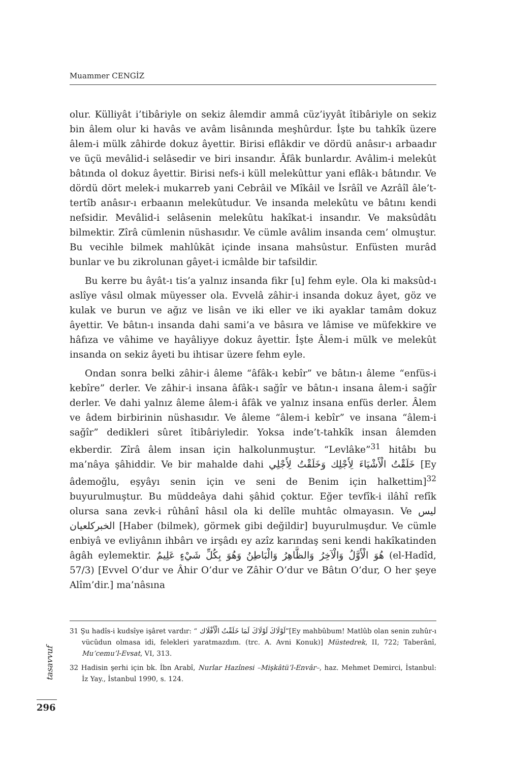Muammer CENGİZ
olur. Külliyât i’tibâriyle on sekiz âlemdir ammâ cüz’iyyât îtibâriyle on sekiz bin âlem olur ki havâs ve avâm lisânında meşhûrdur. İşte bu tahkîk üzere âlem-i mülk zâhirde dokuz âyettir. Birisi eflâkdir ve dördü anâsır-ı arbaadır ve üçü mevâlid-i selâsedir ve biri insandır. Âfâk bunlardır. Avâlim-i melekût bâtında ol dokuz âyettir. Birisi nefs-i küll melekûttur yani eflâk-ı bâtındır. Ve dördü dört melek-i mukarreb yani Cebrâil ve Mîkâil ve İsrâîl ve Azrâîl âle’t-tertîb anâsır-ı erbaanın melekûtudur. Ve insanda melekûtu ve bâtını kendi nefsidir. Mevâlid-i selâsenin melekûtu hakîkat-i insandır. Ve maksûdâtı bilmektir. Zîrâ cümlenin nüshasıdır. Ve cümle avâlim insanda cem’ olmuştur. Bu vecihle bilmek mahlûkāt içinde insana mahsûstur. Enfüsten murâd bunlar ve bu zikrolunan gâyet-i icmâlde bir tafsildir.
Bu kerre bu âyât-ı tis’a yalnız insanda fikr [u] fehm eyle. Ola ki maksûd-ı aslîye vâsıl olmak müyesser ola. Evvelâ zâhir-i insanda dokuz âyet, göz ve kulak ve burun ve ağız ve lisân ve iki eller ve iki ayaklar tamâm dokuz âyettir. Ve bâtın-ı insanda dahi sami’a ve bâsıra ve lâmise ve müfekkire ve hâfıza ve vâhime ve hayâliyye dokuz âyettir. İşte Âlem-i mülk ve melekût insanda on sekiz âyeti bu ihtisar üzere fehm eyle.
Ondan sonra belki zâhir-i âleme “âfâk-ı kebîr” ve bâtın-ı âleme “enfüs-i kebîre” derler. Ve zâhir-i insana âfâk-ı sağîr ve bâtın-ı insana âlem-i sağîr derler. Ve dahi yalnız âleme âlem-i âfâk ve yalnız insana enfüs derler. Âlem ve âdem birbirinin nüshasıdır. Ve âleme “âlem-i kebîr” ve insana “âlem-i sağîr” dedikleri sûret îtibâriyledir. Yoksa inde’t-tahkîk insan âlemden ekberdir. Zîrâ âlem insan için halkolunmuştur. “Levlâke”<sup>31</sup> hitâbı bu ma’nâya şâhiddir. Ve bir mahalde dahi خَلَقْتُ الْأَشْيَاءَ لِأَجْلِك وَخَلَقْتُ لِأَجْلِي [Ey âdemoğlu, eşyâyı senin için ve seni de Benim için halkettim]<sup>32</sup> buyurulmuştur. Bu müddeâya dahi şâhid çoktur. Eğer tevfîk-i ilâhî refîk olursa sana zevk-i rûhânî hâsıl ola ki delîle muhtâc olmayasın. Ve ليس الخبركلعيان [Haber (bilmek), görmek gibi değildir] buyurulmuşdur. Ve cümle enbiyâ ve evliyânın ihbârı ve irşâdı ey azîz karındaş seni kendi hakîkatinden âgâh eylemektir. هُوَ الْأَوَّلُ وَالْآخِرُ وَالظَّاهِرُ وَالْبَاطِنُ وَهُوَ بِكُلِّ شَيْءٍ عَلِيمٌ (el-Hadîd, 57/3) [Evvel O’dur ve Âhir O’dur ve Zâhir O’dur ve Bâtın O’dur, O her şeye Alîm’dir.] ma’nâsına
31 Şu hadîs-i kudsîye işâret vardır: “ لَوْلَاكَ لَوْلَاكَ لَمَا خَلَقْتُ الْأَفْلَاك”[Ey mahbûbum! Matlûb olan senin zuhûr-ı vücûdun olmasa idi, felekleri yaratmazdım. (trc. A. Avni Konuk)] Müstedrek, II, 722; Taberânî, Mu’cemu’l-Evsat, VI, 313.
32 Hadisin şerhi için bk. İbn Arabî, Nurlar Hazînesi –Mişkâtü’l-Envâr–, haz. Mehmet Demirci, İstanbul: İz Yay., İstanbul 1990, s. 124.
tasavvuf
296